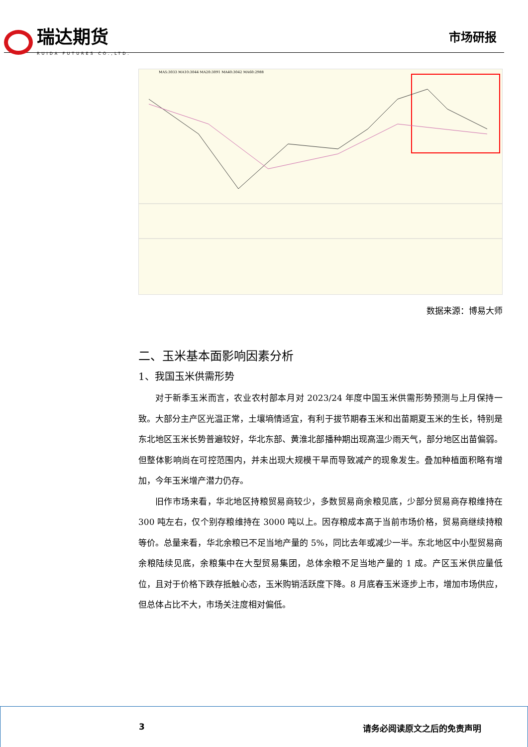瑞达期货
RUIDA FUTURES CO.,LTD.
市场研报
MA5:3033 MA10:3044 MA20:3091 MA40:3042 MA60:2988
数据来源：博易大师
二、玉米基本面影响因素分析
1、我国玉米供需形势
对于新季玉米而言，农业农村部本月对 2023/24 年度中国玉米供需形势预测与上月保持一致。大部分主产区光温正常，土壤墒情适宜，有利于拔节期春玉米和出苗期夏玉米的生长，特别是东北地区玉米长势普遍较好，华北东部、黄淮北部播种期出现高温少雨天气，部分地区出苗偏弱。但整体影响尚在可控范围内，并未出现大规模干旱而导致减产的现象发生。叠加种植面积略有增加，今年玉米增产潜力仍存。
旧作市场来看，华北地区持粮贸易商较少，多数贸易商余粮见底，少部分贸易商存粮维持在 300 吨左右，仅个别存粮维持在 3000 吨以上。因存粮成本高于当前市场价格，贸易商继续持粮等价。总量来看，华北余粮已不足当地产量的 5%，同比去年或减少一半。东北地区中小型贸易商余粮陆续见底，余粮集中在大型贸易集团，总体余粮不足当地产量的 1 成。产区玉米供应量低位，且对于价格下跌存抵触心态，玉米购销活跃度下降。8 月底春玉米逐步上市，增加市场供应，但总体占比不大，市场关注度相对偏低。
3 请务必阅读原文之后的免责声明